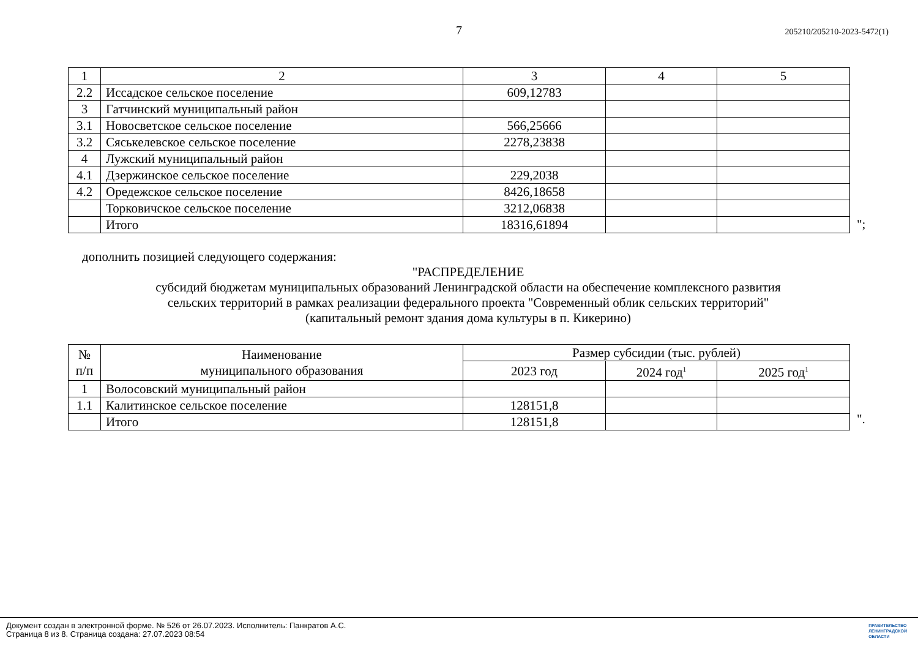7
205210/205210-2023-5472(1)
| 1 | 2 | 3 | 4 | 5 |
| 2.2 | Иссадское сельское поселение | 609,12783 | | |
| 3 | Гатчинский муниципальный район | | | |
| 3.1 | Новосветское сельское поселение | 566,25666 | | |
| 3.2 | Сяськелевское сельское поселение | 2278,23838 | | |
| 4 | Лужский муниципальный район | | | |
| 4.1 | Дзержинское сельское поселение | 229,2038 | | |
| 4.2 | Оредежское сельское поселение | 8426,18658 | | |
| | Торковичское сельское поселение | 3212,06838 | | |
| | Итого | 18316,61894 | | |
";
дополнить позицией следующего содержания:
"РАСПРЕДЕЛЕНИЕ
субсидий бюджетам муниципальных образований Ленинградской области на обеспечение комплексного развития
сельских территорий в рамках реализации федерального проекта "Современный облик сельских территорий"
(капитальный ремонт здания дома культуры в п. Кикерино)
| № п/п | Наименование муниципального образования | Размер субсидии (тыс. рублей) | | |
| --- | --- | --- | --- | --- |
| | | 2023 год | 2024 год<sup>1</sup> | 2025 год<sup>1</sup> |
| 1 | Волосовский муниципальный район | | | |
| 1.1 | Калитинское сельское поселение | 128151,8 | | |
| | Итого | 128151,8 | | |
".
Документ создан в электронной форме. № 526 от 26.07.2023. Исполнитель: Панкратов А.С.
Страница 8 из 8. Страница создана: 27.07.2023 08:54
ПРАВИТЕЛЬСТВО
ЛЕНИНГРАДСКОЙ
ОБЛАСТИ